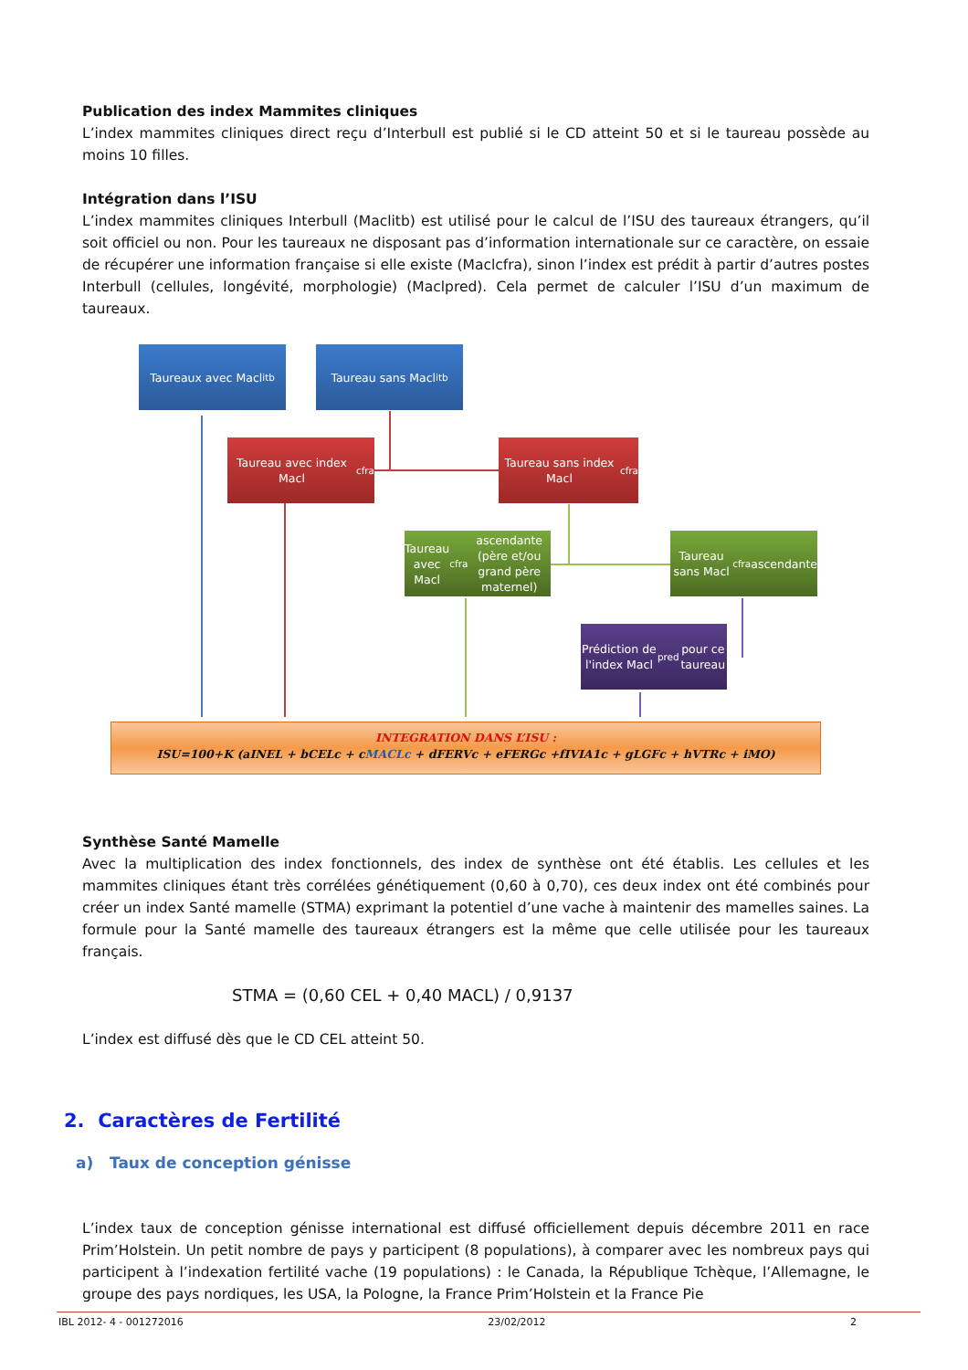Publication des index Mammites cliniques
L’index mammites cliniques direct reçu d’Interbull est publié si le CD atteint 50 et si le taureau possède au moins 10 filles.
Intégration dans l’ISU
L’index mammites cliniques Interbull (Maclitb) est utilisé pour le calcul de l’ISU des taureaux étrangers, qu’il soit officiel ou non. Pour les taureaux ne disposant pas d’information internationale sur ce caractère, on essaie de récupérer une information française si elle existe (Maclcfra), sinon l’index est prédit à partir d’autres postes Interbull (cellules, longévité, morphologie) (Maclpred). Cela permet de calculer l’ISU d’un maximum de taureaux.
Taureaux avec Macl<sub>itb</sub> Taureau sans Macl<sub>itb</sub>
Taureau avec index Macl<sub>cfra</sub>
Taureau sans index Macl<sub>cfra</sub>
Taureau avec Macl<sub>cfra</sub> ascendante (père et/ou grand père maternel)
Taureau sans Macl<sub>cfra</sub> ascendante
Prédiction de l'index Macl<sub>pred</sub> pour ce taureau
INTEGRATION DANS L’ISU :
ISU=100+K (aINEL + bCELc + cMACLc + dFERVc + eFERGc +fIVIA1c + gLGFc + hVTRc + iMO)
Synthèse Santé Mamelle
Avec la multiplication des index fonctionnels, des index de synthèse ont été établis. Les cellules et les mammites cliniques étant très corrélées génétiquement (0,60 à 0,70), ces deux index ont été combinés pour créer un index Santé mamelle (STMA) exprimant la potentiel d’une vache à maintenir des mamelles saines. La formule pour la Santé mamelle des taureaux étrangers est la même que celle utilisée pour les taureaux français.
STMA = (0,60 CEL + 0,40 MACL) / 0,9137
L’index est diffusé dès que le CD CEL atteint 50.
2. Caractères de Fertilité
a) Taux de conception génisse
L’index taux de conception génisse international est diffusé officiellement depuis décembre 2011 en race Prim’Holstein. Un petit nombre de pays y participent (8 populations), à comparer avec les nombreux pays qui participent à l’indexation fertilité vache (19 populations) : le Canada, la République Tchèque, l’Allemagne, le groupe des pays nordiques, les USA, la Pologne, la France Prim’Holstein et la France Pie
IBL 2012- 4 - 001272016 23/02/2012 2